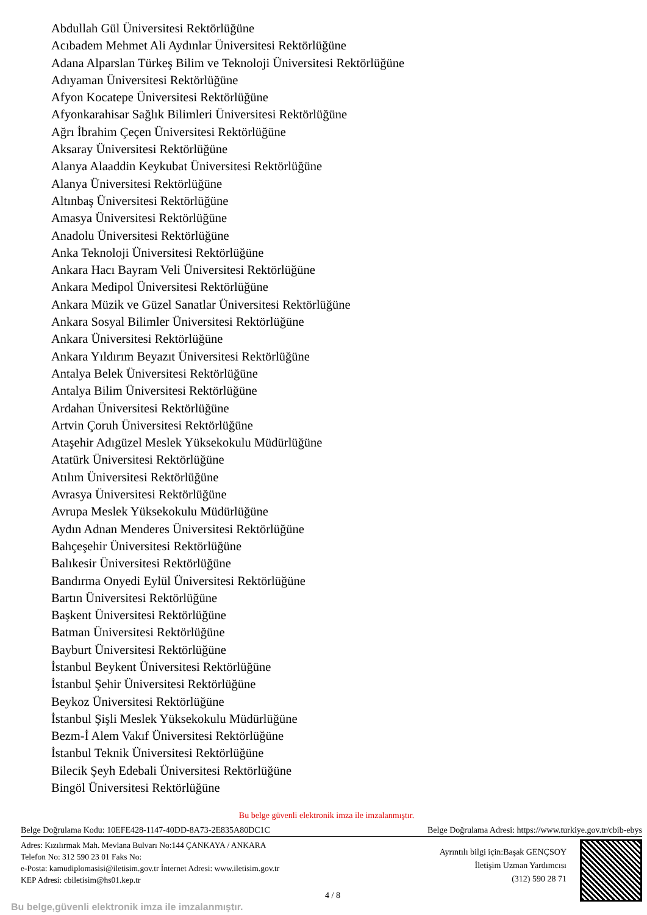Abdullah Gül Üniversitesi Rektörlüğüne
Acıbadem Mehmet Ali Aydınlar Üniversitesi Rektörlüğüne
Adana Alparslan Türkeş Bilim ve Teknoloji Üniversitesi Rektörlüğüne
Adıyaman Üniversitesi Rektörlüğüne
Afyon Kocatepe Üniversitesi Rektörlüğüne
Afyonkarahisar Sağlık Bilimleri Üniversitesi Rektörlüğüne
Ağrı İbrahim Çeçen Üniversitesi Rektörlüğüne
Aksaray Üniversitesi Rektörlüğüne
Alanya Alaaddin Keykubat Üniversitesi Rektörlüğüne
Alanya Üniversitesi Rektörlüğüne
Altınbaş Üniversitesi Rektörlüğüne
Amasya Üniversitesi Rektörlüğüne
Anadolu Üniversitesi Rektörlüğüne
Anka Teknoloji Üniversitesi Rektörlüğüne
Ankara Hacı Bayram Veli Üniversitesi Rektörlüğüne
Ankara Medipol Üniversitesi Rektörlüğüne
Ankara Müzik ve Güzel Sanatlar Üniversitesi Rektörlüğüne
Ankara Sosyal Bilimler Üniversitesi Rektörlüğüne
Ankara Üniversitesi Rektörlüğüne
Ankara Yıldırım Beyazıt Üniversitesi Rektörlüğüne
Antalya Belek Üniversitesi Rektörlüğüne
Antalya Bilim Üniversitesi Rektörlüğüne
Ardahan Üniversitesi Rektörlüğüne
Artvin Çoruh Üniversitesi Rektörlüğüne
Ataşehir Adıgüzel Meslek Yüksekokulu Müdürlüğüne
Atatürk Üniversitesi Rektörlüğüne
Atılım Üniversitesi Rektörlüğüne
Avrasya Üniversitesi Rektörlüğüne
Avrupa Meslek Yüksekokulu Müdürlüğüne
Aydın Adnan Menderes Üniversitesi Rektörlüğüne
Bahçeşehir Üniversitesi Rektörlüğüne
Balıkesir Üniversitesi Rektörlüğüne
Bandırma Onyedi Eylül Üniversitesi Rektörlüğüne
Bartın Üniversitesi Rektörlüğüne
Başkent Üniversitesi Rektörlüğüne
Batman Üniversitesi Rektörlüğüne
Bayburt Üniversitesi Rektörlüğüne
İstanbul Beykent Üniversitesi Rektörlüğüne
İstanbul Şehir Üniversitesi Rektörlüğüne
Beykoz Üniversitesi Rektörlüğüne
İstanbul Şişli Meslek Yüksekokulu Müdürlüğüne
Bezm-İ Alem Vakıf Üniversitesi Rektörlüğüne
İstanbul Teknik Üniversitesi Rektörlüğüne
Bilecik Şeyh Edebali Üniversitesi Rektörlüğüne
Bingöl Üniversitesi Rektörlüğüne
Bu belge güvenli elektronik imza ile imzalanmıştır.
Belge Doğrulama Kodu: 10EFE428-1147-40DD-8A73-2E835A80DC1C Belge Doğrulama Adresi: https://www.turkiye.gov.tr/cbib-ebys
Adres: Kızılırmak Mah. Mevlana Bulvarı No:144 ÇANKAYA / ANKARA
Telefon No: 312 590 23 01 Faks No:
e-Posta: kamudiplomasisi@iletisim.gov.tr İnternet Adresi: www.iletisim.gov.tr
KEP Adresi: cbiletisim@hs01.kep.tr
Ayrıntılı bilgi için:Başak GENÇSOY
İletişim Uzman Yardımcısı
(312) 590 28 71
4 / 8
Bu belge,güvenli elektronik imza ile imzalanmıştır.